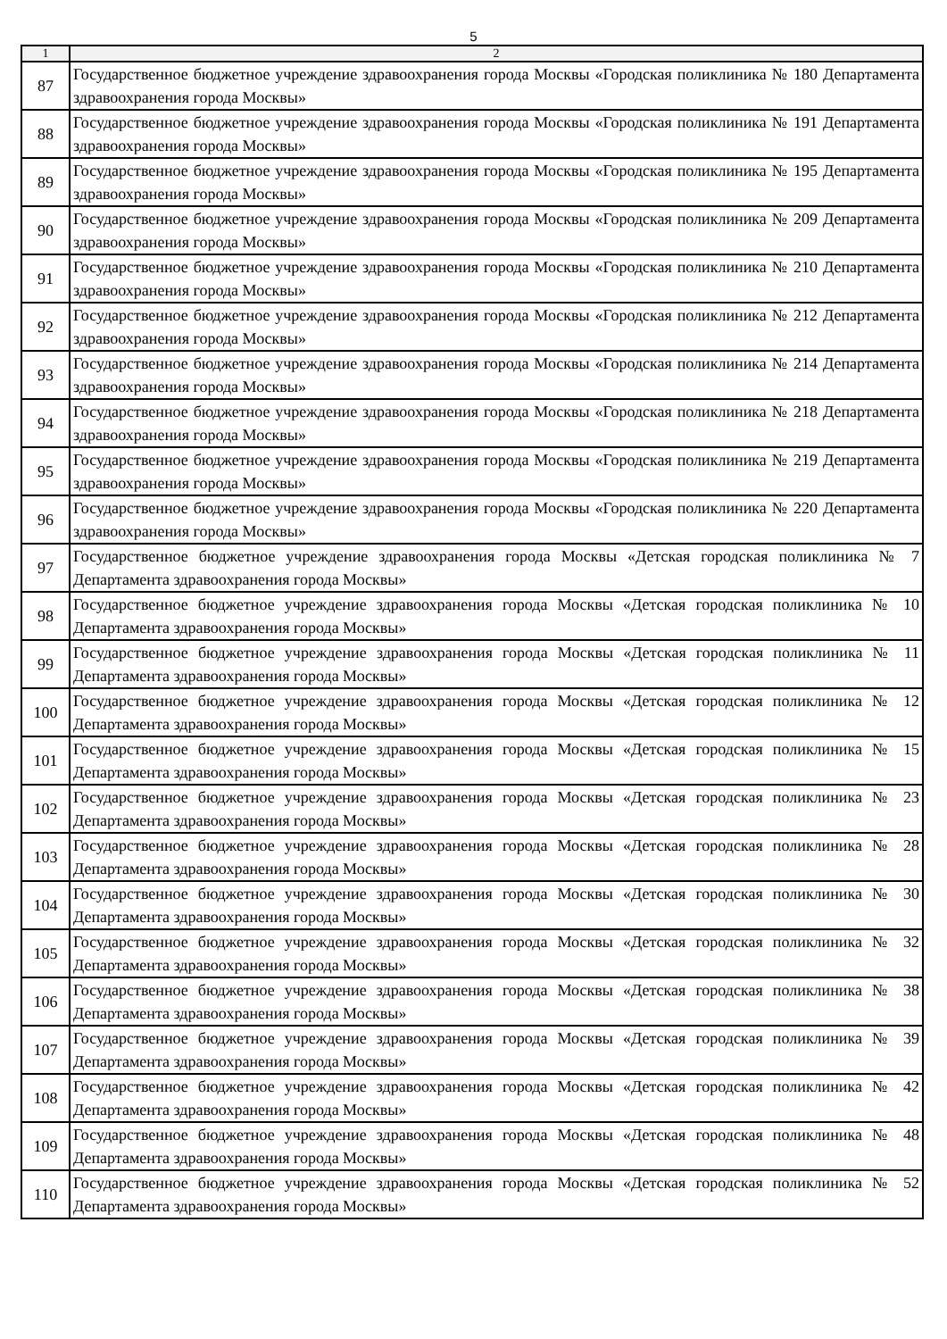5
| 1 | 2 |
| --- | --- |
| 87 | Государственное бюджетное учреждение здравоохранения города Москвы «Городская поликлиника № 180 Департамента здравоохранения города Москвы» |
| 88 | Государственное бюджетное учреждение здравоохранения города Москвы «Городская поликлиника № 191 Департамента здравоохранения города Москвы» |
| 89 | Государственное бюджетное учреждение здравоохранения города Москвы «Городская поликлиника № 195 Департамента здравоохранения города Москвы» |
| 90 | Государственное бюджетное учреждение здравоохранения города Москвы «Городская поликлиника № 209 Департамента здравоохранения города Москвы» |
| 91 | Государственное бюджетное учреждение здравоохранения города Москвы «Городская поликлиника № 210 Департамента здравоохранения города Москвы» |
| 92 | Государственное бюджетное учреждение здравоохранения города Москвы «Городская поликлиника № 212 Департамента здравоохранения города Москвы» |
| 93 | Государственное бюджетное учреждение здравоохранения города Москвы «Городская поликлиника № 214 Департамента здравоохранения города Москвы» |
| 94 | Государственное бюджетное учреждение здравоохранения города Москвы «Городская поликлиника № 218 Департамента здравоохранения города Москвы» |
| 95 | Государственное бюджетное учреждение здравоохранения города Москвы «Городская поликлиника № 219 Департамента здравоохранения города Москвы» |
| 96 | Государственное бюджетное учреждение здравоохранения города Москвы «Городская поликлиника № 220 Департамента здравоохранения города Москвы» |
| 97 | Государственное бюджетное учреждение здравоохранения города Москвы «Детская городская поликлиника № 7 Департамента здравоохранения города Москвы» |
| 98 | Государственное бюджетное учреждение здравоохранения города Москвы «Детская городская поликлиника № 10 Департамента здравоохранения города Москвы» |
| 99 | Государственное бюджетное учреждение здравоохранения города Москвы «Детская городская поликлиника № 11 Департамента здравоохранения города Москвы» |
| 100 | Государственное бюджетное учреждение здравоохранения города Москвы «Детская городская поликлиника № 12 Департамента здравоохранения города Москвы» |
| 101 | Государственное бюджетное учреждение здравоохранения города Москвы «Детская городская поликлиника № 15 Департамента здравоохранения города Москвы» |
| 102 | Государственное бюджетное учреждение здравоохранения города Москвы «Детская городская поликлиника № 23 Департамента здравоохранения города Москвы» |
| 103 | Государственное бюджетное учреждение здравоохранения города Москвы «Детская городская поликлиника № 28 Департамента здравоохранения города Москвы» |
| 104 | Государственное бюджетное учреждение здравоохранения города Москвы «Детская городская поликлиника № 30 Департамента здравоохранения города Москвы» |
| 105 | Государственное бюджетное учреждение здравоохранения города Москвы «Детская городская поликлиника № 32 Департамента здравоохранения города Москвы» |
| 106 | Государственное бюджетное учреждение здравоохранения города Москвы «Детская городская поликлиника № 38 Департамента здравоохранения города Москвы» |
| 107 | Государственное бюджетное учреждение здравоохранения города Москвы «Детская городская поликлиника № 39 Департамента здравоохранения города Москвы» |
| 108 | Государственное бюджетное учреждение здравоохранения города Москвы «Детская городская поликлиника № 42 Департамента здравоохранения города Москвы» |
| 109 | Государственное бюджетное учреждение здравоохранения города Москвы «Детская городская поликлиника № 48 Департамента здравоохранения города Москвы» |
| 110 | Государственное бюджетное учреждение здравоохранения города Москвы «Детская городская поликлиника № 52 Департамента здравоохранения города Москвы» |